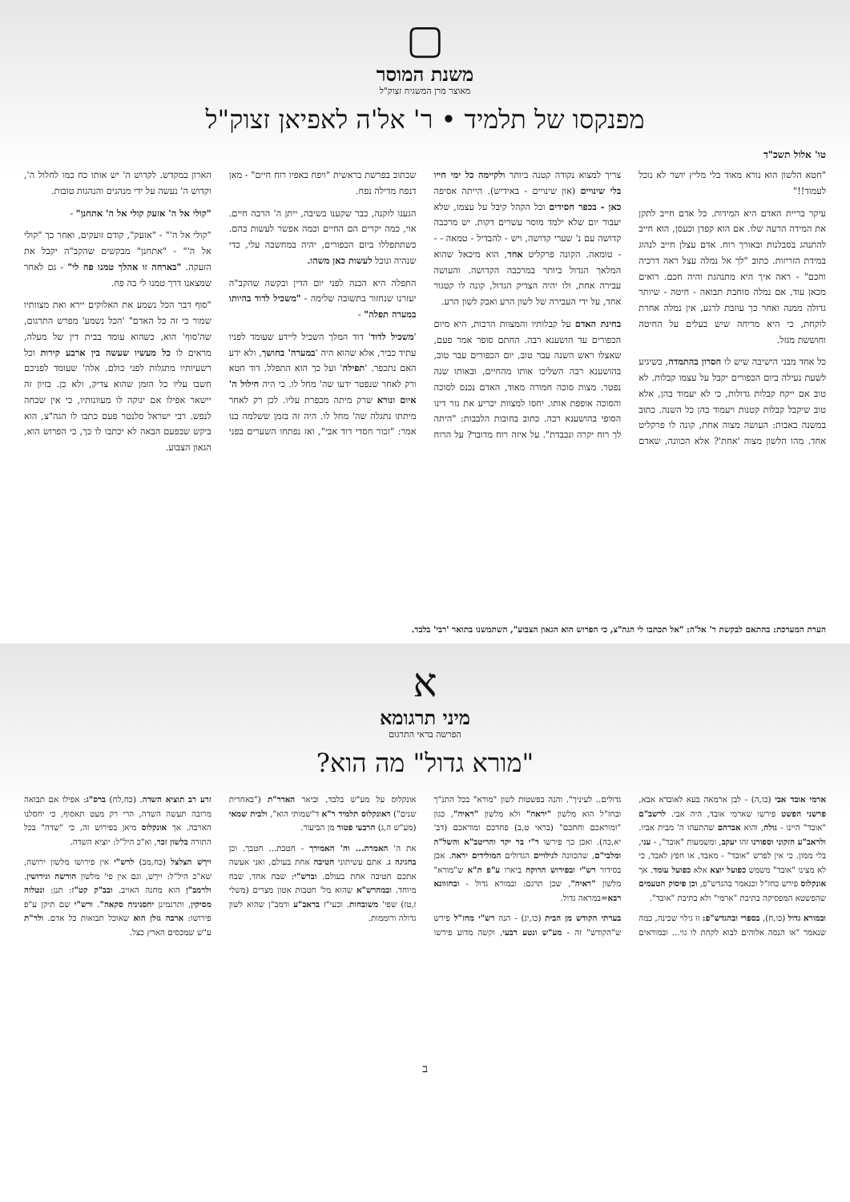▢
משנת המוסר
מאוצר מרן המשגיח זצוק"ל
מפנקסו של תלמיד • ר' אל'ה לאפיאן זצוק"ל
טו' אלול תשכ"ד
"חטא הלשון הוא נורא מאוד בלי מליץ יושר לא נוכל לעמוד!!"
עיקר בריית האדם היא המידות. כל אדם חייב לתקן את המידה הרעה שלו. אם הוא קפדן וכעסן, הוא חייב להתנהג בסבלנות ובאורך רוח. אדם עצלן חייב לנהוג במידת הזריזות. כתוב "לך אל נמלה עצל ראה דרכיה וחכם" - ראה איך היא מתנהגת והיה חכם. רואים מכאן עוד, אם נמלה סוחבת תבואה - חיטה - שיותר גדולה ממנה ואחר כך עוזבת לרגע, אין נמלה אחרת לוקחת, כי היא מריחה שיש בעלים על החיטה וחוששת מגזל.
כל אחד מבני הישיבה שיש לו חסרון בהתמדה, כשיגיע לשעת נעילה ביום הכפורים יקבל על עצמו קבלות. לא טוב אם ייקח קבלות גדולות, כי לא יעמוד בהן, אלא טוב שיקבל קבלות קטנות ויעמוד בהן כל השנה. כתוב במשנה באבות: העושה מצוה אחת, קונה לו פרקליט אחד. מהו הלשון מצוה 'אחת'? אלא הכוונה, שאדם צריך למצוא נקודה קטנה ביותר ולקיימה כל ימי חייו בלי שינויים (און שינויים - באידיש). הייתה אסיפה כאן - בכפר חסידים וכל הקהל קיבל על עצמו, שלא יעבור יום שלא ילמד מוסר עשרים דקות. יש מרכבה קדושה עם נ' שערי קדושה, ויש - להבדיל - טמאה - - - טומאה. הקונה פרקליט אחד, הוא מיכאל שהוא המלאך הגדול ביותר במרכבה הקדושה. והעושה עבירה אחת, ולו יהיה הצדיק הגדול, קונה לו קטגור אחד, על ידי העבירה של לשון הרע ואבק לשון הרע.
בחינת האדם על קבלותיו והמצוות הרבות, היא מיום הכפורים עד הושענא רבה. החתם סופר אמר פעם, שאצלו ראש השנה עבר טוב, יום הכפורים עבר טוב, בהושענא רבה השליכו אותו מהחיים, ובאותו שנה נפטר. מצות סוכה חמורה מאוד, האדם נכנס לסוכה והסוכה אופפת אותו. יחסו למצוות יכריע את גזר דינו הסופי בהושענא רבה. כתוב בחובות הלבבות: "היתה לך רוח יקרה ונכבדת". על איזה רוח מדובר? על הרוח שכתוב בפרשת בראשית "ויפח באפיו רוח חיים" - מאן דנפח מדילה נפח.
הגענו לזקנה, כבר שקענו בשיבה, ייתן ה' הרבה חיים. אוי, כמה יקרים הם החיים וכמה אפשר לעשות בהם. כשתתפללו ביום הכפורים, יהיה במחשבה עלי, כדי שנהיה ונוכל לעשות כאן משהו.
התפלה היא הכנה לפני יום הדין ובקשה שהקב"ה יעזרנו שנחזור בתשובה שלימה - "משכיל לדוד בהיותו במערה תפלה" -
'משכיל לדוד' דוד המלך השכיל ליידע שעומד לפניו עתיד כביר, אלא שהוא היה 'במערה' בחושך, ולא ידע האם נתכפר. 'תפילה' ועל כך הוא התפלל. דוד חטא ורק לאחר שנפטר ידעו שה' מחל לו. כי היה חילול ה' איום ונורא שרק מיתה מכפרת עליו. לכן רק לאחר מיתתו נתגלה שה' מחל לו. היה זה בזמן ששלמה בנו אמר: "זכור חסדי דוד אבי", ואז נפתחו השערים בפני הארון במקדש. לקדוש ה' יש אותו כח כמו לחלול ה', וקדוש ה' נעשה על ידי מנהגים והנהגות טובות.
"קולי אל ה' אזעק קולי אל ה' אתחנן" -
"קולי אל ה'" - "אזעק", קודם זועקים, ואחר כך "קולי אל ה'" - "אתחנן" מבקשים שהקב"ה יקבל את הזעקה. "בארחה זו אהלך טמנו פח לי" - גם לאחר שמצאנו דרך טמנו לי בה פח.
"סוף דבר הכל נשמע את האלוקים יירא ואת מצוותיו שמור כי זה כל האדם" 'הכל נשמע' מפרש התרגום, שה'סוף' הוא, כשהוא עומד בבית דין של מעלה, מראים לו כל מעשיו שעשה בין ארבע קירות וכל רשעיותיו מתגלות לפני כולם. אלה' שעומד לפניכם חשבו עליו כל הזמן שהוא צדיק, ולא כן. בזיון זה יישאר אפילו אם ינוקה לו מעוונותיו, כי אין שכחה לנפש. רבי ישראל סלנטר פעם כתבו לו הגה"צ, הוא ביקש שבפעם הבאה לא יכתבו לו כך, כי הפרוש הוא, הגאון הצבוע.
הערת המערכת: בהתאם לבקשת ר' אל'ה: "אל תכתבו לי הגה"צ, כי הפרוש הוא הגאון הצבוע", השתמשנו בתואר 'רבי' בלבד.
א
מיני תרגומא
הפרשה בראי התרגום
"מורא גדול" מה הוא?
ארמי אובד אבי (כו,ה) - לבן ארמאה בעא לאובדא אבא, פרשני הפשט פירשו שארמי אובד, היה אבי. לרשב"ם "אובד" היינו - גולה, והוא אברהם שהתעהו ה' מבית אביו. ולראב"ע חזקוני וספורנו זהו יעקב, ומשמעות "אובד", - עני, בלי ממון. כי אין לפרש "אובד" - מאבד, או חפץ לאבד, כי לא מצינו "אובד" משמש כפועל יוצא אלא כפועל עומד. אך אונקלוס פירש כחז"ל וכנאמר בהגדש"פ, וכן פיסוק הטעמים שהפשטא המפסיקה בתיבת "ארמי" ולא בתיבת "אובד".
ובמורא גדול (כו,ח), בספרי ובהגדש"פ: זו גילוי שכינה, כמה שנאמר "או הנסה אלוהים לבוא לקחת לו גוי... ובמוראים גדולים.. לעיניך". והנה בפשטות לשון "מורא" בכל התנ"ך ובחז"ל הוא מלשון "יראה" ולא מלשון "ראיה", כגון "ומוראכם וחתכם" (בראי ט,ב) פחדכם ומוראכם (דב' יא,כה). ואכן כך פירשו ר"י בר יקר והריטב"א והשל"ה ומלבי"ם, שהכוונה לגילויים הגדולים המולידים יראה. אכן בסידור רש"י ובפירוש הרוקח ביארו ע"פ ת"א ש"מורא" מלשון "ראיה", שכן תרגם: ובמורא גדול - ובחזוונא רבא=במראה גדול.
בערתי הקודש מן הבית (כו,יג) - הנה רש"י מחז"ל פירש ש"הקודש" זה - מע"ש ונטע רבעי, וקשה מדוע פירשו אונקלוס על מע"ש בלבד, וביאר האדר"ת ("באחרית שנים") דאונקלוס תלמיד ר"א ד"שמותי הוא", ולבית שמאי (מע"ש ה,ג) הרבעי פטור מן הביעור.
את ה' האמרת... וה' האמירך - חטבת... חטבך. וכן בחגיגה ג. אתם עשיתוני חטיבה אחת בעולם, ואני אעשה אתכם חטיבה אחת בעולם. וברש"י: שבח אחד, שבח מיוחד. ובמהרש"א שהוא מל' חטבות אטון מצרים (משלי ז,טז) שפי' משובחות. וכעי"ז בראב"ע ורמב"ן שהוא לשון גדולה ורוממות.
זרע רב תוציא השדה. (כח,לח) ברס"ג: אפילו אם תבואה מרובה תעשה השדה, הרי רק מעט תאסוף, כי יחסלנו הארבה. אך אונקלוס מיאן בפירוש זה, כי "שדה" בכל התורה בלשון זכר, וא"כ היל"ל: יוציא השדה.
יִירָשׁ הצלצל (כח,מב) לרש"י אין פירושו מלשון ירושה, שא"כ היל"ל: יִירַשׁ, וגם אין פי' מלשון הורשה וגירושין. ולרמב"ן הוא מחנה האויב. ובב"ק קט"ז: תנן: ונטלוה מסיקין, ותרגמינן יחסניניה סקאה". ורש"י שם תיקן ע"פ פירושו: ארבה גזלן הוא שאוכל תבואות כל אדם. ולר"ת ע"ש שמכסים הארץ כצל.
ב